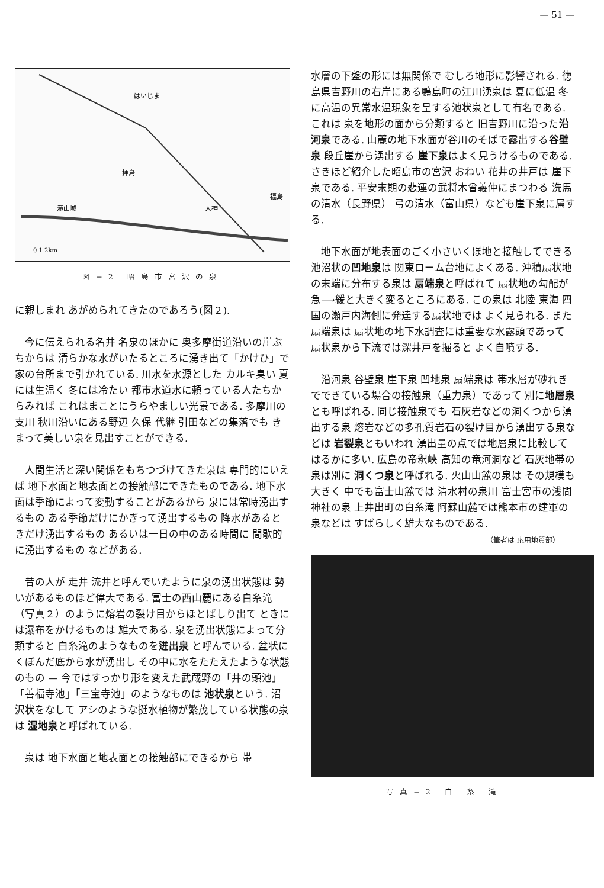— 51 —
はいじま
拝島
大神
福島
滝山城
0 1 2km
図−2 昭島市宮沢の泉
に親しまれ あがめられてきたのであろう(図２).
今に伝えられる名井 名泉のほかに 奥多摩街道沿いの崖ぶちからは 清らかな水がいたるところに湧き出て「かけひ」で家の台所まで引かれている. 川水を水源とした カルキ臭い 夏には生温く 冬には冷たい 都市水道水に頼っている人たちからみれば これはまことにうらやましい光景である. 多摩川の支川 秋川沿いにある野辺 久保 代継 引田などの集落でも きまって美しい泉を見出すことができる.
人間生活と深い関係をもちつづけてきた泉は 専門的にいえば 地下水面と地表面との接触部にできたものである. 地下水面は季節によって変動することがあるから 泉には常時湧出するもの ある季節だけにかぎって湧出するもの 降水があるときだけ湧出するもの あるいは一日の中のある時間に 間歇的に湧出するもの などがある.
昔の人が 走井 流井と呼んでいたように泉の湧出状態は 勢いがあるものほど偉大である. 富士の西山麓にある白糸滝（写真２）のように熔岩の裂け目からほとばしり出て ときには瀑布をかけるものは 雄大である. 泉を湧出状態によって分類すると 白糸滝のようなものを迸出泉 と呼んでいる. 盆状にくぼんだ底から水が湧出し その中に水をたたえたような状態のもの — 今ではすっかり形を変えた武蔵野の「井の頭池」「善福寺池」「三宝寺池」のようなものは 池状泉という. 沼沢状をなして アシのような挺水植物が繁茂している状態の泉は 湿地泉と呼ばれている.
泉は 地下水面と地表面との接触部にできるから 帯
水層の下盤の形には無関係で むしろ地形に影響される. 徳島県吉野川の右岸にある鴨島町の江川湧泉は 夏に低温 冬に高温の異常水温現象を呈する池状泉として有名である. これは 泉を地形の面から分類すると 旧吉野川に沿った沿河泉である. 山麓の地下水面が谷川のそばで露出する谷壁泉 段丘崖から湧出する 崖下泉はよく見うけるものである. さきほど紹介した昭島市の宮沢 おねい 花井の井戸は 崖下泉である. 平安末期の悲運の武将木曾義仲にまつわる 洗馬の清水（長野県） 弓の清水（富山県）なども崖下泉に属する.
地下水面が地表面のごく小さいくぼ地と接触してできる池沼状の凹地泉は 関東ローム台地によくある. 沖積扇状地の末端に分布する泉は 扇端泉と呼ばれて 扇状地の勾配が急⟶緩と大きく変るところにある. この泉は 北陸 東海 四国の瀬戸内海側に発達する扇状地では よく見られる. また扇端泉は 扇状地の地下水調査には重要な水露頭であって 扇状泉から下流では深井戸を掘ると よく自噴する.
沿河泉 谷壁泉 崖下泉 凹地泉 扇端泉は 帯水層が砂れきでできている場合の接触泉（重力泉）であって 別に地層泉とも呼ばれる. 同じ接触泉でも 石灰岩などの洞くつから湧出する泉 熔岩などの多孔質岩石の裂け目から湧出する泉などは 岩裂泉ともいわれ 湧出量の点では地層泉に比較してはるかに多い. 広島の帝釈峡 高知の竜河洞など 石灰地帯の泉は別に 洞くつ泉と呼ばれる. 火山山麓の泉は その規模も大きく 中でも富士山麓では 清水村の泉川 富士宮市の浅間神社の泉 上井出町の白糸滝 阿蘇山麓では熊本市の建軍の泉などは すばらしく雄大なものである.
（筆者は 応用地質部）
写真−2 白 糸 滝